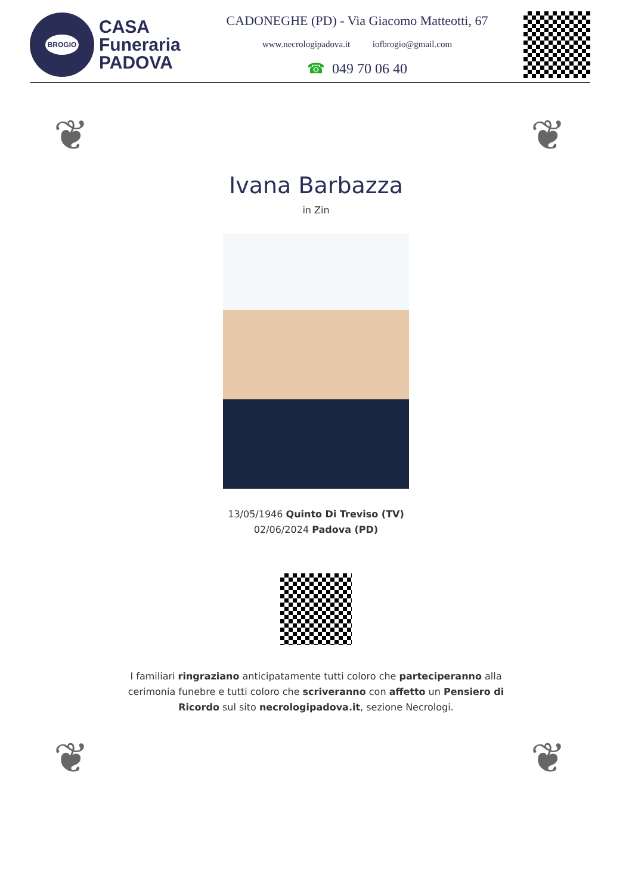BROGIO
CASA
Funeraria
PADOVA
CADONEGHE (PD) - Via Giacomo Matteotti, 67
www.necrologipadova.it iofbrogio@gmail.com
☎ 049 70 06 40
❦ ❦
Ivana Barbazza
in Zin
13/05/1946 Quinto Di Treviso (TV)
02/06/2024 Padova (PD)
I familiari ringraziano anticipatamente tutti coloro che parteciperanno alla cerimonia funebre e tutti coloro che scriveranno con affetto un Pensiero di Ricordo sul sito necrologipadova.it, sezione Necrologi.
❦ ❦